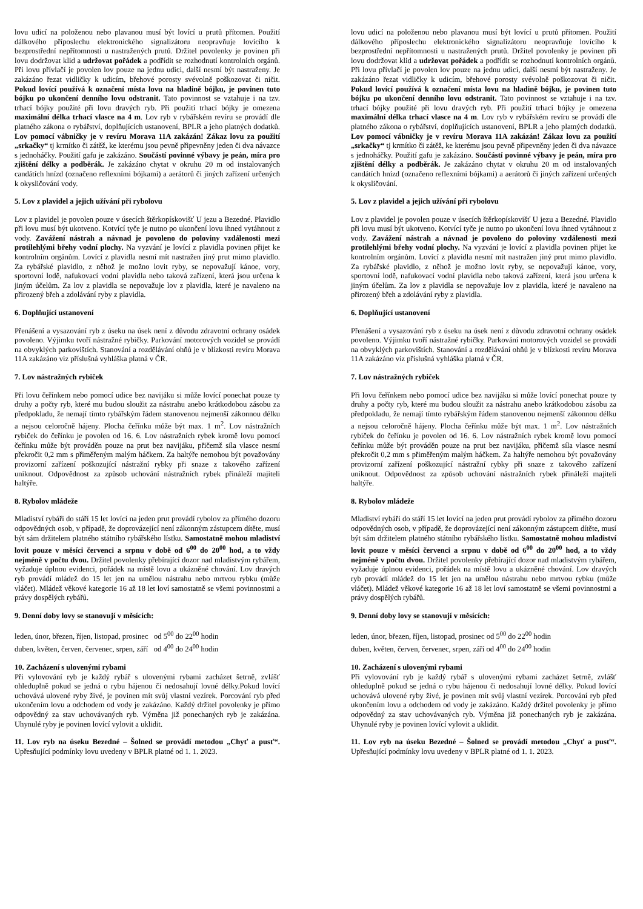lovu udicí na položenou nebo plavanou musí být lovící u prutů přítomen. Použití dálkového příposlechu elektronického signalizátoru neopravňuje lovícího k bezprostřední nepřítomnosti u nastražených prutů. Držitel povolenky je povinen při lovu dodržovat klid a udržovat pořádek a podřídit se rozhodnutí kontrolních orgánů. Při lovu přívlačí je povolen lov pouze na jednu udici, další nesmí být nastraženy. Je zakázáno řezat vidličky k udicím, břehové porosty svévolně poškozovat či ničit. Pokud lovící používá k označení místa lovu na hladině bójku, je povinen tuto bójku po ukončení denního lovu odstranit. Tato povinnost se vztahuje i na tzv. trhací bójky použité při lovu dravých ryb. Při použití trhací bójky je omezena maximální délka trhací vlasce na 4 m. Lov ryb v rybářském revíru se provádí dle platného zákona o rybářství, doplňujících ustanovení, BPLR a jeho platných dodatků. Lov pomocí vábničky je v revíru Morava 11A zakázán! Zákaz lovu za použití „srkačky“ tj krmítko či zátěž, ke kterému jsou pevně připevněny jeden či dva návazce s jednoháčky. Použití gafu je zakázáno. Součástí povinné výbavy je peán, míra pro zjištění délky a podběrák. Je zakázáno chytat v okruhu 20 m od instalovaných candátích hnízd (označeno reflexními bójkami) a aerátorů či jiných zařízení určených k okysličování vody.
5. Lov z plavidel a jejich užívání při rybolovu
Lov z plavidel je povolen pouze v úsecích štěrkopískovišť U jezu a Bezedné. Plavidlo při lovu musí být ukotveno. Kotvící tyče je nutno po ukončení lovu ihned vytáhnout z vody. Zavážení nástrah a návnad je povoleno do poloviny vzdálenosti mezi protilehlými břehy vodní plochy. Na vyzvání je lovící z plavidla povinen přijet ke kontrolním orgánům. Lovící z plavidla nesmí mít nastražen jiný prut mimo plavidlo. Za rybářské plavidlo, z něhož je možno lovit ryby, se nepovažují kánoe, vory, sportovní lodě, nafukovací vodní plavidla nebo taková zařízení, která jsou určena k jiným účelům. Za lov z plavidla se nepovažuje lov z plavidla, které je navaleno na přirozený břeh a zdolávání ryby z plavidla.
6. Doplňující ustanovení
Přenášení a vysazování ryb z úseku na úsek není z důvodu zdravotní ochrany osádek povoleno. Výjimku tvoří nástražné rybičky. Parkování motorových vozidel se provádí na obvyklých parkovištích. Stanování a rozdělávání ohňů je v blízkosti revíru Morava 11A zakázáno viz příslušná vyhláška platná v ČR.
7. Lov nástražných rybiček
Při lovu čeřínkem nebo pomocí udice bez navijáku si může lovící ponechat pouze ty druhy a počty ryb, které mu budou sloužit za nástrahu anebo krátkodobou zásobu za předpokladu, že nemají tímto rybářským řádem stanovenou nejmenší zákonnou délku a nejsou celoročně hájeny. Plocha čeřínku může být max. 1 m<sup>2</sup>. Lov nástražních rybiček do čeřínku je povolen od 16. 6. Lov nástražních rybek kromě lovu pomocí čeřínku může být prováděn pouze na prut bez navijáku, přičemž síla vlasce nesmí překročit 0,2 mm s přiměřeným malým háčkem. Za haltýře nemohou být považovány provizorní zařízení poškozující nástražní rybky při snaze z takového zařízení uniknout. Odpovědnost za způsob uchování nástražních rybek přináleží majiteli haltýře.
8. Rybolov mládeže
Mladiství rybáři do stáří 15 let lovící na jeden prut provádí rybolov za přímého dozoru odpovědných osob, v případě, že doprovázející není zákonným zástupcem dítěte, musí být sám držitelem platného státního rybářského lístku. Samostatně mohou mladiství lovit pouze v měsíci červenci a srpnu v době od 6<sup>00</sup> do 20<sup>00</sup> hod, a to vždy nejméně v počtu dvou. Držitel povolenky přebírající dozor nad mladistvým rybářem, vyžaduje úplnou evidenci, pořádek na místě lovu a ukázněné chování. Lov dravých ryb provádí mládež do 15 let jen na umělou nástrahu nebo mrtvou rybku (může vláčet). Mládež věkové kategorie 16 až 18 let loví samostatně se všemi povinnostmi a právy dospělých rybářů.
9. Denní doby lovy se stanovují v měsících:
leden, únor, březen, říjen, listopad, prosinec od 5<sup>00</sup> do 22<sup>00</sup> hodin
duben, květen, červen, červenec, srpen, září od 4<sup>00</sup> do 24<sup>00</sup> hodin
10. Zacházení s ulovenými rybami
Při vylovování ryb je každý rybář s ulovenými rybami zacházet šetrně, zvlášť ohleduplně pokud se jedná o rybu hájenou či nedosahují lovné délky.Pokud lovící uchovává ulovené ryby živé, je povinen mít svůj vlastní vezírek. Porcování ryb před ukončením lovu a odchodem od vody je zakázáno. Každý držitel povolenky je přímo odpovědný za stav uchovávaných ryb. Výměna již ponechaných ryb je zakázána. Uhynulé ryby je povinen lovící vylovit a uklidit.
11. Lov ryb na úseku Bezedné – Šolned se provádí metodou „Chyť a pusť“. Upřesňující podmínky lovu uvedeny v BPLR platné od 1. 1. 2023.
lovu udicí na položenou nebo plavanou musí být lovící u prutů přítomen. Použití dálkového příposlechu elektronického signalizátoru neopravňuje lovícího k bezprostřední nepřítomnosti u nastražených prutů. Držitel povolenky je povinen při lovu dodržovat klid a udržovat pořádek a podřídit se rozhodnutí kontrolních orgánů. Při lovu přívlačí je povolen lov pouze na jednu udici, další nesmí být nastraženy. Je zakázáno řezat vidličky k udicím, břehové porosty svévolně poškozovat či ničit. Pokud lovící používá k označení místa lovu na hladině bójku, je povinen tuto bójku po ukončení denního lovu odstranit. Tato povinnost se vztahuje i na tzv. trhací bójky použité při lovu dravých ryb. Při použití trhací bójky je omezena maximální délka trhací vlasce na 4 m. Lov ryb v rybářském revíru se provádí dle platného zákona o rybářství, doplňujících ustanovení, BPLR a jeho platných dodatků. Lov pomocí vábničky je v revíru Morava 11A zakázán! Zákaz lovu za použití „srkačky“ tj krmítko či zátěž, ke kterému jsou pevně připevněny jeden či dva návazce s jednoháčky. Použití gafu je zakázáno. Součástí povinné výbavy je peán, míra pro zjištění délky a podběrák. Je zakázáno chytat v okruhu 20 m od instalovaných candátích hnízd (označeno reflexními bójkami) a aerátorů či jiných zařízení určených k okysličování.
5. Lov z plavidel a jejich užívání při rybolovu
Lov z plavidel je povolen pouze v úsecích štěrkopískovišť U jezu a Bezedné. Plavidlo při lovu musí být ukotveno. Kotvící tyče je nutno po ukončení lovu ihned vytáhnout z vody. Zavážení nástrah a návnad je povoleno do poloviny vzdálenosti mezi protilehlými břehy vodní plochy. Na vyzvání je lovící z plavidla povinen přijet ke kontrolním orgánům. Lovící z plavidla nesmí mít nastražen jiný prut mimo plavidlo. Za rybářské plavidlo, z něhož je možno lovit ryby, se nepovažují kánoe, vory, sportovní lodě, nafukovací vodní plavidla nebo taková zařízení, která jsou určena k jiným účelům. Za lov z plavidla se nepovažuje lov z plavidla, které je navaleno na přirozený břeh a zdolávání ryby z plavidla.
6. Doplňující ustanovení
Přenášení a vysazování ryb z úseku na úsek není z důvodu zdravotní ochrany osádek povoleno. Výjimku tvoří nástražné rybičky. Parkování motorových vozidel se provádí na obvyklých parkovištích. Stanování a rozdělávání ohňů je v blízkosti revíru Morava 11A zakázáno viz příslušná vyhláška platná v ČR.
7. Lov nástražných rybiček
Při lovu čeřínkem nebo pomocí udice bez navijáku si může lovící ponechat pouze ty druhy a počty ryb, které mu budou sloužit za nástrahu anebo krátkodobou zásobu za předpokladu, že nemají tímto rybářským řádem stanovenou nejmenší zákonnou délku a nejsou celoročně hájeny. Plocha čeřínku může být max. 1 m<sup>2</sup>. Lov nástražních rybiček do čeřínku je povolen od 16. 6. Lov nástražních rybek kromě lovu pomocí čeřínku může být prováděn pouze na prut bez navijáku, přičemž síla vlasce nesmí překročit 0,2 mm s přiměřeným malým háčkem. Za haltýře nemohou být považovány provizorní zařízení poškozující nástražní rybky při snaze z takového zařízení uniknout. Odpovědnost za způsob uchování nástražních rybek přináleží majiteli haltýře.
8. Rybolov mládeže
Mladiství rybáři do stáří 15 let lovící na jeden prut provádí rybolov za přímého dozoru odpovědných osob, v případě, že doprovázející není zákonným zástupcem dítěte, musí být sám držitelem platného státního rybářského lístku. Samostatně mohou mladiství lovit pouze v měsíci červenci a srpnu v době od 6<sup>00</sup> do 20<sup>00</sup> hod, a to vždy nejméně v počtu dvou. Držitel povolenky přebírající dozor nad mladistvým rybářem, vyžaduje úplnou evidenci, pořádek na místě lovu a ukázněné chování. Lov dravých ryb provádí mládež do 15 let jen na umělou nástrahu nebo mrtvou rybku (může vláčet). Mládež věkové kategorie 16 až 18 let loví samostatně se všemi povinnostmi a právy dospělých rybářů.
9. Denní doby lovy se stanovují v měsících:
leden, únor, březen, říjen, listopad, prosinec od 5<sup>00</sup> do 22<sup>00</sup> hodin
duben, květen, červen, červenec, srpen, září od 4<sup>00</sup> do 24<sup>00</sup> hodin
10. Zacházení s ulovenými rybami
Při vylovování ryb je každý rybář s ulovenými rybami zacházet šetrně, zvlášť ohleduplně pokud se jedná o rybu hájenou či nedosahují lovné délky. Pokud lovící uchovává ulovené ryby živé, je povinen mít svůj vlastní vezírek. Porcování ryb před ukončením lovu a odchodem od vody je zakázáno. Každý držitel povolenky je přímo odpovědný za stav uchovávaných ryb. Výměna již ponechaných ryb je zakázána. Uhynulé ryby je povinen lovící vylovit a uklidit.
11. Lov ryb na úseku Bezedné – Šolned se provádí metodou „Chyť a pusť“. Upřesňující podmínky lovu uvedeny v BPLR platné od 1. 1. 2023.